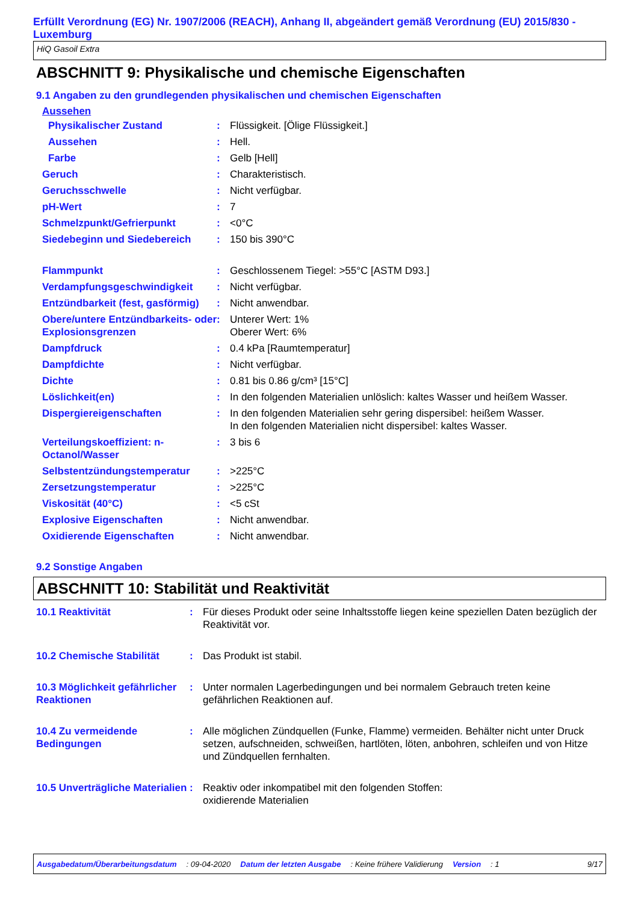Erfüllt Verordnung (EG) Nr. 1907/2006 (REACH), Anhang II, abgeändert gemäß Verordnung (EU) 2015/830 - Luxemburg
HiQ Gasoil Extra
ABSCHNITT 9: Physikalische und chemische Eigenschaften
9.1 Angaben zu den grundlegenden physikalischen und chemischen Eigenschaften
Aussehen
| Physikalischer Zustand | : | Flüssigkeit. [Ölige Flüssigkeit.] |
| Aussehen | : | Hell. |
| Farbe | : | Gelb [Hell] |
| Geruch | : | Charakteristisch. |
| Geruchsschwelle | : | Nicht verfügbar. |
| pH-Wert | : | 7 |
| Schmelzpunkt/Gefrierpunkt | : | <0°C |
| Siedebeginn und Siedebereich | : | 150 bis 390°C |
| Flammpunkt | : | Geschlossenem Tiegel: >55°C [ASTM D93.] |
| Verdampfungsgeschwindigkeit | : | Nicht verfügbar. |
| Entzündbarkeit (fest, gasförmig) | : | Nicht anwendbar. |
| Obere/untere Entzündbarkeits- oder Explosionsgrenzen | : | Unterer Wert: 1% Oberer Wert: 6% |
| Dampfdruck | : | 0.4 kPa [Raumtemperatur] |
| Dampfdichte | : | Nicht verfügbar. |
| Dichte | : | 0.81 bis 0.86 g/cm³ [15°C] |
| Löslichkeit(en) | : | In den folgenden Materialien unlöslich: kaltes Wasser und heißem Wasser. |
| Dispergiereigenschaften | : | In den folgenden Materialien sehr gering dispersibel: heißem Wasser. In den folgenden Materialien nicht dispersibel: kaltes Wasser. |
| Verteilungskoeffizient: n-Octanol/Wasser | : | 3 bis 6 |
| Selbstentzündungstemperatur | : | >225°C |
| Zersetzungstemperatur | : | >225°C |
| Viskosität (40°C) | : | <5 cSt |
| Explosive Eigenschaften | : | Nicht anwendbar. |
| Oxidierende Eigenschaften | : | Nicht anwendbar. |
9.2 Sonstige Angaben
ABSCHNITT 10: Stabilität und Reaktivität
| 10.1 Reaktivität | : | Für dieses Produkt oder seine Inhaltsstoffe liegen keine speziellen Daten bezüglich der Reaktivität vor. |
| 10.2 Chemische Stabilität | : | Das Produkt ist stabil. |
| 10.3 Möglichkeit gefährlicher Reaktionen | : | Unter normalen Lagerbedingungen und bei normalem Gebrauch treten keine gefährlichen Reaktionen auf. |
| 10.4 Zu vermeidende Bedingungen | : | Alle möglichen Zündquellen (Funke, Flamme) vermeiden. Behälter nicht unter Druck setzen, aufschneiden, schweißen, hartlöten, löten, anbohren, schleifen und von Hitze und Zündquellen fernhalten. |
| 10.5 Unverträgliche Materialien | : | Reaktiv oder inkompatibel mit den folgenden Stoffen: oxidierende Materialien |
Ausgabedatum/Überarbeitungsdatum: 09-04-2020 Datum der letzten Ausgabe: Keine frühere Validierung Version: 1 9/17